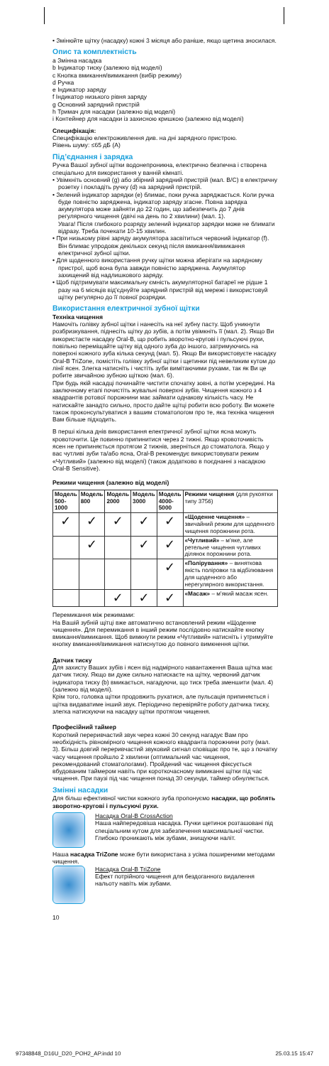• Змінюйте щітку (насадку) кожні 3 місяця або раніше, якщо щетина зносилася.
Опис та комплектність
a Змінна насадка
b Індикатор тиску (залежно від моделі)
c Кнопка вмикання/вимикання (вибір режиму)
d Ручка
e Індикатор заряду
f Індикатор низького рівня заряду
g Основний зарядний пристрій
h Тримач для насадки (залежно від моделі)
i Контейнер для насадки із захисною кришкою (залежно від моделі)
Специфікація:
Специфікацію електроживлення див. на дні зарядного пристрою.
Рівень шуму: ≤65 дБ (A)
Під’єднання і зарядка
Ручка Вашої зубної щітки водонепроникна, електрично безпечна і створена спеціально для використання у ванній кімнаті.
• Увімкніть основний (g) або збірний зарядний пристрій (мал. B/C) в електричну розетку і покладіть ручку (d) на зарядний пристрій.
• Зелений індикатор зарядки (e) блимає, поки ручка заряджається. Коли ручка буде повністю заряджена, індикатор заряду згасне. Повна зарядка акумулятора може зайняти до 22 годин, що забезпечить до 7 днів регулярного чищення (двічі на день по 2 хвилини) (мал. 1).
Увага! Після глибокого розряду зелений індикатор зарядки може не блимати відразу. Треба почекати 10-15 хвилин.
• При низькому рівні заряду акумулятора засвітиться червоний індикатор (f). Він блимає упродовж декількох секунд після вмикання/вимикання електричної зубної щітки.
• Для щоденного використання ручку щітки можна зберігати на зарядному пристрої, щоб вона була завжди повністю заряджена. Акумулятор захищений від надлишкового заряду.
• Щоб підтримувати максимальну ємність акумуляторної батареї не рідше 1 разу на 6 місяців від'єднуйте зарядний пристрій від мережі і використовуй щітку регулярно до її повної розрядки.
Використання електричної зубної щітки
Техніка чищення
Намочіть голівку зубної щітки і нанесіть на неї зубну пасту. Щоб уникнути розбризкування, піднесіть щітку до зубів, а потім увімкніть її (мал. 2). Якщо Ви використаєте насадку Oral-B, що робить зворотно-кругові і пульсуючі рухи, повільно переміщайте щітку від одного зуба до іншого, затримуючись на поверхні кожного зуба кілька секунд (мал. 5). Якщо Ви використовуєте насадку Oral-B TriZone, помістіть голівку зубної щітки і щетинки під невеликим кутом до лінії ясен. Злегка натисніть і чистіть зуби вимітаючими рухами, так як Ви це робите звичайною зубною щіткою (мал. 6).
При будь якій насадці починайте чистити спочатку зовні, а потім усередині. На заключному етапі почистіть жувальні поверхні зубів. Чищення кожного з 4 квадрантів ротової порожнини має займати однакову кількість часу. Не натискайте занадто сильно, просто дайте щітці робити всю роботу. Ви можете також проконсультуватися з вашим стоматологом про те, яка техніка чищення Вам більше підходить.
В перші кілька днів використання електричної зубної щітки ясна можуть кровоточити. Це повинно припинитися через 2 тижні. Якщо кровоточивість ясен не припиняється протягом 2 тижнів, зверніться до стоматолога. Якщо у вас чутливі зуби та/або ясна, Oral-B рекомендує використовувати режим «Чутливий» (залежно від моделі) (також додатково в поєднанні з насадкою Oral-B Sensitive).
Режими чищення (залежно від моделі)
| Модель 500-1000 | Модель 800 | Модель 2000 | Модель 3000 | Модель 4000-5000 | Режими чищення (для рукоятки типу 3756) |
| --- | --- | --- | --- | --- | --- |
| ✓ | ✓ | ✓ | ✓ | ✓ | «Щоденне чищення» – звичайний режим для щоденного чищення порожнини рота. |
| | ✓ | | ✓ | ✓ | «Чутливий» – м’яке, але ретельне чищення чутливих ділянок порожнини рота. |
| | | | | ✓ | «Полірування» – виняткова якість поліровки та відбілювання для щоденного або нерегулярного використання. |
| | | ✓ | ✓ | ✓ | «Масаж» – м’який масаж ясен. |
Перемикання між режимами:
На Вашій зубній щітці вже автоматично встановлений режим «Щоденне чищення». Для перемикання в інший режим послідовно натискайте кнопку вмикання/вимикання. Щоб вимкнути режим «Чутливий» натисніть і утримуйте кнопку вмикання/вимикання натиснутою до повного вимкнення щітки.
Датчик тиску
Для захисту Ваших зубів і ясен від надмірного навантаження Ваша щітка має датчик тиску. Якщо ви дуже сильно натискаєте на щітку, червоний датчик індикатора тиску (b) вмикається, нагадуючи, що тиск треба зменшити (мал. 4) (залежно від моделі).
Крім того, головка щітки продовжить рухатися, але пульсація припиняється і щітка видаватиме інший звук. Періодично перевіряйте роботу датчика тиску, злегка натискуючи на насадку щітки протягом чищення.
Професійний таймер
Короткий переривчастий звук через кожні 30 секунд нагадує Вам про необхідність рівномірного чищення кожного квадранта порожнини роту (мал. 3). Більш довгий переривчастий звуковий сигнал сповіщає про те, що з початку часу чищення пройшло 2 хвилини (оптимальний час чищення, рекомендований стоматологами). Пройдений час чищення фіксується вбудованим таймером навіть при короткочасному вимиканні щітки під час чищення. При паузі під час чищення понад 30 секунди, таймер обнуляється.
Змінні насадки
Для більш ефективної чистки кожного зуба пропонуємо насадки, що роблять зворотно-кругові і пульсуючі рухи.
Насадка Oral-B CrossAction
Наша найпередовіша насадка. Пучки щетинок розташовані під спеціальним кутом для забезпечення максимальної чистки. Глибоко проникають між зубами, знищуючи наліт.
Наша насадка TriZone може бути використана з усіма поширеними методами чищення.
Насадка Oral-B TriZone
Ефект потрійного чищення для бездоганного видалення нальоту навіть між зубами.
10
97348848_D16U_D20_POH2_AP.indd 10 25.03.15 15:47